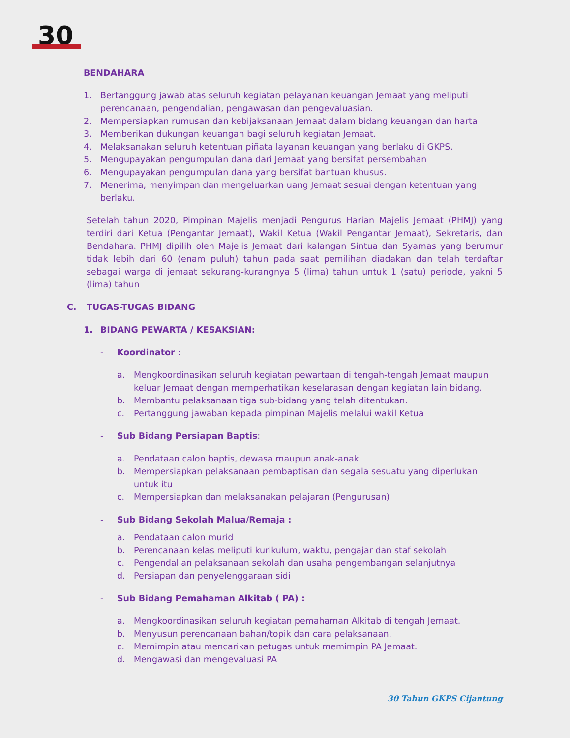30
BENDAHARA
1. Bertanggung jawab atas seluruh kegiatan pelayanan keuangan Jemaat yang meliputi perencanaan, pengendalian, pengawasan dan pengevaluasian.
2. Mempersiapkan rumusan dan kebijaksanaan Jemaat dalam bidang keuangan dan harta
3. Memberikan dukungan keuangan bagi seluruh kegiatan Jemaat.
4. Melaksanakan seluruh ketentuan piñata layanan keuangan yang berlaku di GKPS.
5. Mengupayakan pengumpulan dana dari Jemaat yang bersifat persembahan
6. Mengupayakan pengumpulan dana yang bersifat bantuan khusus.
7. Menerima, menyimpan dan mengeluarkan uang Jemaat sesuai dengan ketentuan yang berlaku.
Setelah tahun 2020, Pimpinan Majelis menjadi Pengurus Harian Majelis Jemaat (PHMJ) yang terdiri dari Ketua (Pengantar Jemaat), Wakil Ketua (Wakil Pengantar Jemaat), Sekretaris, dan Bendahara. PHMJ dipilih oleh Majelis Jemaat dari kalangan Sintua dan Syamas yang berumur tidak lebih dari 60 (enam puluh) tahun pada saat pemilihan diadakan dan telah terdaftar sebagai warga di jemaat sekurang-kurangnya 5 (lima) tahun untuk 1 (satu) periode, yakni 5 (lima) tahun
C. TUGAS-TUGAS BIDANG
1. BIDANG PEWARTA / KESAKSIAN:
- Koordinator :
a. Mengkoordinasikan seluruh kegiatan pewartaan di tengah-tengah Jemaat maupun keluar Jemaat dengan memperhatikan keselarasan dengan kegiatan lain bidang.
b. Membantu pelaksanaan tiga sub-bidang yang telah ditentukan.
c. Pertanggung jawaban kepada pimpinan Majelis melalui wakil Ketua
- Sub Bidang Persiapan Baptis:
a. Pendataan calon baptis, dewasa maupun anak-anak
b. Mempersiapkan pelaksanaan pembaptisan dan segala sesuatu yang diperlukan untuk itu
c. Mempersiapkan dan melaksanakan pelajaran (Pengurusan)
- Sub Bidang Sekolah Malua/Remaja :
a. Pendataan calon murid
b. Perencanaan kelas meliputi kurikulum, waktu, pengajar dan staf sekolah
c. Pengendalian pelaksanaan sekolah dan usaha pengembangan selanjutnya
d. Persiapan dan penyelenggaraan sidi
- Sub Bidang Pemahaman Alkitab ( PA) :
a. Mengkoordinasikan seluruh kegiatan pemahaman Alkitab di tengah Jemaat.
b. Menyusun perencanaan bahan/topik dan cara pelaksanaan.
c. Memimpin atau mencarikan petugas untuk memimpin PA Jemaat.
d. Mengawasi dan mengevaluasi PA
30 Tahun GKPS Cijantung